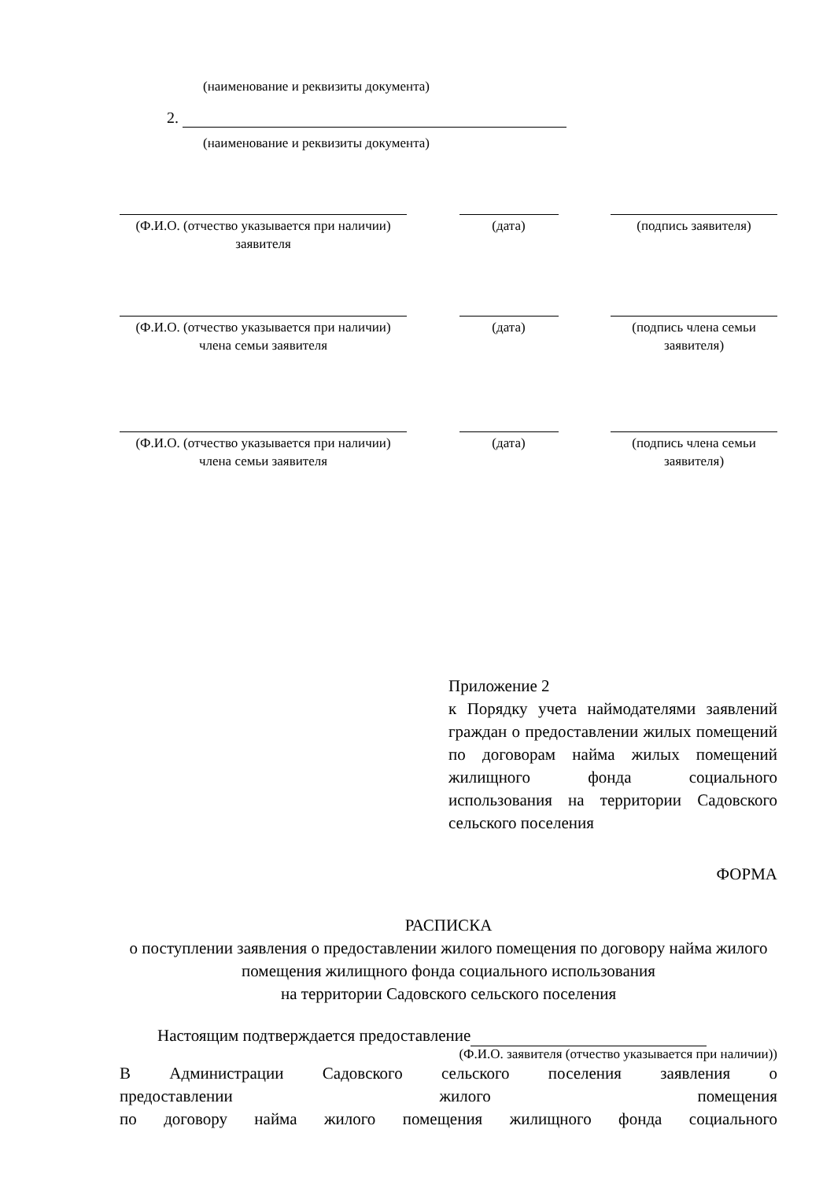(наименование и реквизиты документа)
2.
(наименование и реквизиты документа)
(Ф.И.О. (отчество указывается при наличии) заявителя
(дата) (подпись заявителя)
(Ф.И.О. (отчество указывается при наличии) члена семьи заявителя
(дата) (подпись члена семьи заявителя)
(Ф.И.О. (отчество указывается при наличии) члена семьи заявителя
(дата) (подпись члена семьи заявителя)
Приложение 2
к Порядку учета наймодателями заявлений граждан о предоставлении жилых помещений по договорам найма жилых помещений жилищного фонда социального использования на территории Садовского сельского поселения
ФОРМА
РАСПИСКА
о поступлении заявления о предоставлении жилого помещения по договору найма жилого помещения жилищного фонда социального использования
на территории Садовского сельского поселения
Настоящим подтверждается предоставление
(Ф.И.О. заявителя (отчество указывается при наличии))
В Администрации Садовского сельского поселения заявления о
предоставлении жилого помещения
по договору найма жилого помещения жилищного фонда социального